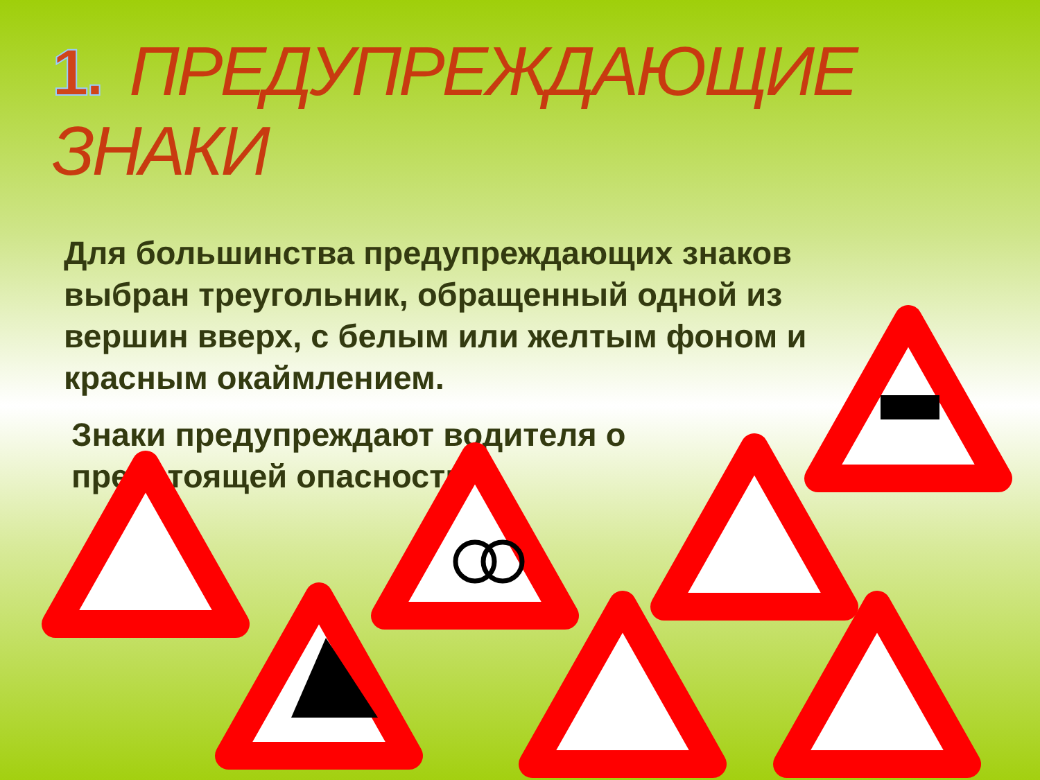1. ПРЕДУПРЕЖДАЮЩИЕ ЗНАКИ
Для большинства предупреждающих знаков выбран треугольник, обращенный одной из вершин вверх, с белым или желтым фоном и красным окаймлением.
Знаки предупреждают водителя о предстоящей опасности.